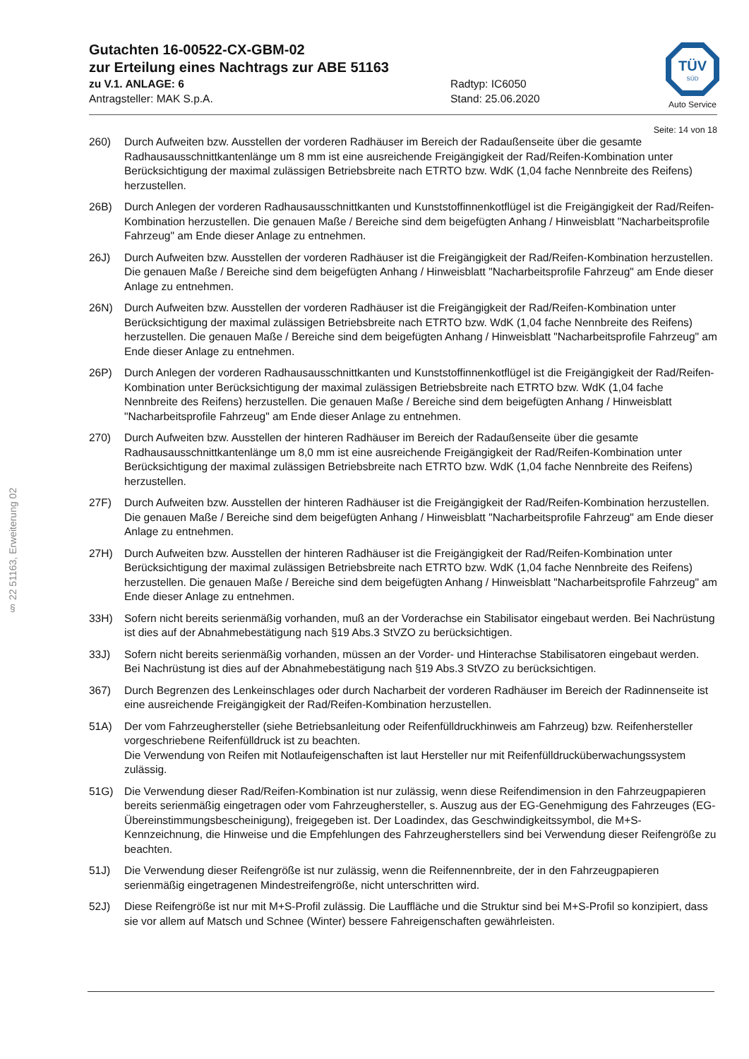§ 22 51163, Erweiterung 02
TÜV
SÜD
Auto Service
Gutachten 16-00522-CX-GBM-02
zur Erteilung eines Nachtrags zur ABE 51163
zu V.1. ANLAGE: 6 Radtyp: IC6050
Antragsteller: MAK S.p.A. Stand: 25.06.2020
Seite: 14 von 18
260) Durch Aufweiten bzw. Ausstellen der vorderen Radhäuser im Bereich der Radaußenseite über die gesamte Radhausausschnittkantenlänge um 8 mm ist eine ausreichende Freigängigkeit der Rad/Reifen-Kombination unter Berücksichtigung der maximal zulässigen Betriebsbreite nach ETRTO bzw. WdK (1,04 fache Nennbreite des Reifens) herzustellen.
26B) Durch Anlegen der vorderen Radhausausschnittkanten und Kunststoffinnenkotflügel ist die Freigängigkeit der Rad/Reifen-Kombination herzustellen. Die genauen Maße / Bereiche sind dem beigefügten Anhang / Hinweisblatt "Nacharbeitsprofile Fahrzeug" am Ende dieser Anlage zu entnehmen.
26J) Durch Aufweiten bzw. Ausstellen der vorderen Radhäuser ist die Freigängigkeit der Rad/Reifen-Kombination herzustellen. Die genauen Maße / Bereiche sind dem beigefügten Anhang / Hinweisblatt "Nacharbeitsprofile Fahrzeug" am Ende dieser Anlage zu entnehmen.
26N) Durch Aufweiten bzw. Ausstellen der vorderen Radhäuser ist die Freigängigkeit der Rad/Reifen-Kombination unter Berücksichtigung der maximal zulässigen Betriebsbreite nach ETRTO bzw. WdK (1,04 fache Nennbreite des Reifens) herzustellen. Die genauen Maße / Bereiche sind dem beigefügten Anhang / Hinweisblatt "Nacharbeitsprofile Fahrzeug" am Ende dieser Anlage zu entnehmen.
26P) Durch Anlegen der vorderen Radhausausschnittkanten und Kunststoffinnenkotflügel ist die Freigängigkeit der Rad/Reifen-Kombination unter Berücksichtigung der maximal zulässigen Betriebsbreite nach ETRTO bzw. WdK (1,04 fache Nennbreite des Reifens) herzustellen. Die genauen Maße / Bereiche sind dem beigefügten Anhang / Hinweisblatt "Nacharbeitsprofile Fahrzeug" am Ende dieser Anlage zu entnehmen.
270) Durch Aufweiten bzw. Ausstellen der hinteren Radhäuser im Bereich der Radaußenseite über die gesamte Radhausausschnittkantenlänge um 8,0 mm ist eine ausreichende Freigängigkeit der Rad/Reifen-Kombination unter Berücksichtigung der maximal zulässigen Betriebsbreite nach ETRTO bzw. WdK (1,04 fache Nennbreite des Reifens) herzustellen.
27F) Durch Aufweiten bzw. Ausstellen der hinteren Radhäuser ist die Freigängigkeit der Rad/Reifen-Kombination herzustellen. Die genauen Maße / Bereiche sind dem beigefügten Anhang / Hinweisblatt "Nacharbeitsprofile Fahrzeug" am Ende dieser Anlage zu entnehmen.
27H) Durch Aufweiten bzw. Ausstellen der hinteren Radhäuser ist die Freigängigkeit der Rad/Reifen-Kombination unter Berücksichtigung der maximal zulässigen Betriebsbreite nach ETRTO bzw. WdK (1,04 fache Nennbreite des Reifens) herzustellen. Die genauen Maße / Bereiche sind dem beigefügten Anhang / Hinweisblatt "Nacharbeitsprofile Fahrzeug" am Ende dieser Anlage zu entnehmen.
33H) Sofern nicht bereits serienmäßig vorhanden, muß an der Vorderachse ein Stabilisator eingebaut werden. Bei Nachrüstung ist dies auf der Abnahmebestätigung nach §19 Abs.3 StVZO zu berücksichtigen.
33J) Sofern nicht bereits serienmäßig vorhanden, müssen an der Vorder- und Hinterachse Stabilisatoren eingebaut werden. Bei Nachrüstung ist dies auf der Abnahmebestätigung nach §19 Abs.3 StVZO zu berücksichtigen.
367) Durch Begrenzen des Lenkeinschlages oder durch Nacharbeit der vorderen Radhäuser im Bereich der Radinnenseite ist eine ausreichende Freigängigkeit der Rad/Reifen-Kombination herzustellen.
51A) Der vom Fahrzeughersteller (siehe Betriebsanleitung oder Reifenfülldruckhinweis am Fahrzeug) bzw. Reifenhersteller vorgeschriebene Reifenfülldruck ist zu beachten.
Die Verwendung von Reifen mit Notlaufeigenschaften ist laut Hersteller nur mit Reifenfülldrucküberwachungssystem zulässig.
51G) Die Verwendung dieser Rad/Reifen-Kombination ist nur zulässig, wenn diese Reifendimension in den Fahrzeugpapieren bereits serienmäßig eingetragen oder vom Fahrzeughersteller, s. Auszug aus der EG-Genehmigung des Fahrzeuges (EG-Übereinstimmungsbescheinigung), freigegeben ist. Der Loadindex, das Geschwindigkeitssymbol, die M+S-Kennzeichnung, die Hinweise und die Empfehlungen des Fahrzeugherstellers sind bei Verwendung dieser Reifengröße zu beachten.
51J) Die Verwendung dieser Reifengröße ist nur zulässig, wenn die Reifennennbreite, der in den Fahrzeugpapieren serienmäßig eingetragenen Mindestreifengröße, nicht unterschritten wird.
52J) Diese Reifengröße ist nur mit M+S-Profil zulässig. Die Lauffläche und die Struktur sind bei M+S-Profil so konzipiert, dass sie vor allem auf Matsch und Schnee (Winter) bessere Fahreigenschaften gewährleisten.